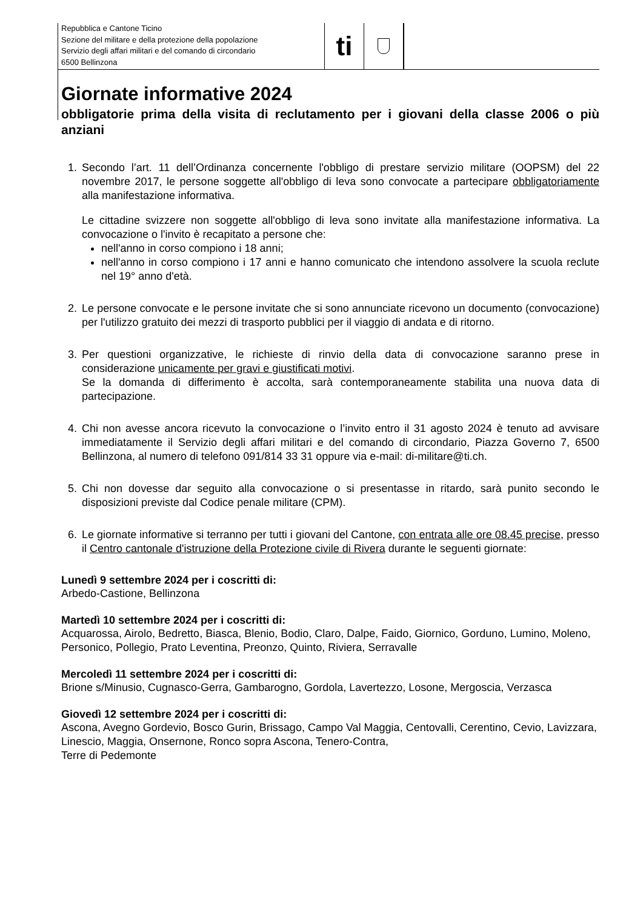Repubblica e Cantone Ticino
Sezione del militare e della protezione della popolazione
Servizio degli affari militari e del comando di circondario
6500 Bellinzona
ti
Giornate informative 2024
obbligatorie prima della visita di reclutamento per i giovani della classe 2006 o più anziani
1. Secondo l’art. 11 dell’Ordinanza concernente l'obbligo di prestare servizio militare (OOPSM) del 22 novembre 2017, le persone soggette all'obbligo di leva sono convocate a partecipare obbligatoriamente alla manifestazione informativa.
Le cittadine svizzere non soggette all'obbligo di leva sono invitate alla manifestazione informativa. La convocazione o l'invito è recapitato a persone che:
nell'anno in corso compiono i 18 anni;
nell'anno in corso compiono i 17 anni e hanno comunicato che intendono assolvere la scuola reclute nel 19° anno d'età.
2. Le persone convocate e le persone invitate che si sono annunciate ricevono un documento (convocazione) per l'utilizzo gratuito dei mezzi di trasporto pubblici per il viaggio di andata e di ritorno.
3. Per questioni organizzative, le richieste di rinvio della data di convocazione saranno prese in considerazione unicamente per gravi e giustificati motivi.
Se la domanda di differimento è accolta, sarà contemporaneamente stabilita una nuova data di partecipazione.
4. Chi non avesse ancora ricevuto la convocazione o l’invito entro il 31 agosto 2024 è tenuto ad avvisare immediatamente il Servizio degli affari militari e del comando di circondario, Piazza Governo 7, 6500 Bellinzona, al numero di telefono 091/814 33 31 oppure via e-mail: di-militare@ti.ch.
5. Chi non dovesse dar seguito alla convocazione o si presentasse in ritardo, sarà punito secondo le disposizioni previste dal Codice penale militare (CPM).
6. Le giornate informative si terranno per tutti i giovani del Cantone, con entrata alle ore 08.45 precise, presso il Centro cantonale d'istruzione della Protezione civile di Rivera durante le seguenti giornate:
Lunedì 9 settembre 2024 per i coscritti di:
Arbedo-Castione, Bellinzona
Martedì 10 settembre 2024 per i coscritti di:
Acquarossa, Airolo, Bedretto, Biasca, Blenio, Bodio, Claro, Dalpe, Faido, Giornico, Gorduno, Lumino, Moleno, Personico, Pollegio, Prato Leventina, Preonzo, Quinto, Riviera, Serravalle
Mercoledì 11 settembre 2024 per i coscritti di:
Brione s/Minusio, Cugnasco-Gerra, Gambarogno, Gordola, Lavertezzo, Losone, Mergoscia, Verzasca
Giovedì 12 settembre 2024 per i coscritti di:
Ascona, Avegno Gordevio, Bosco Gurin, Brissago, Campo Val Maggia, Centovalli, Cerentino, Cevio, Lavizzara, Linescio, Maggia, Onsernone, Ronco sopra Ascona, Tenero-Contra,
Terre di Pedemonte